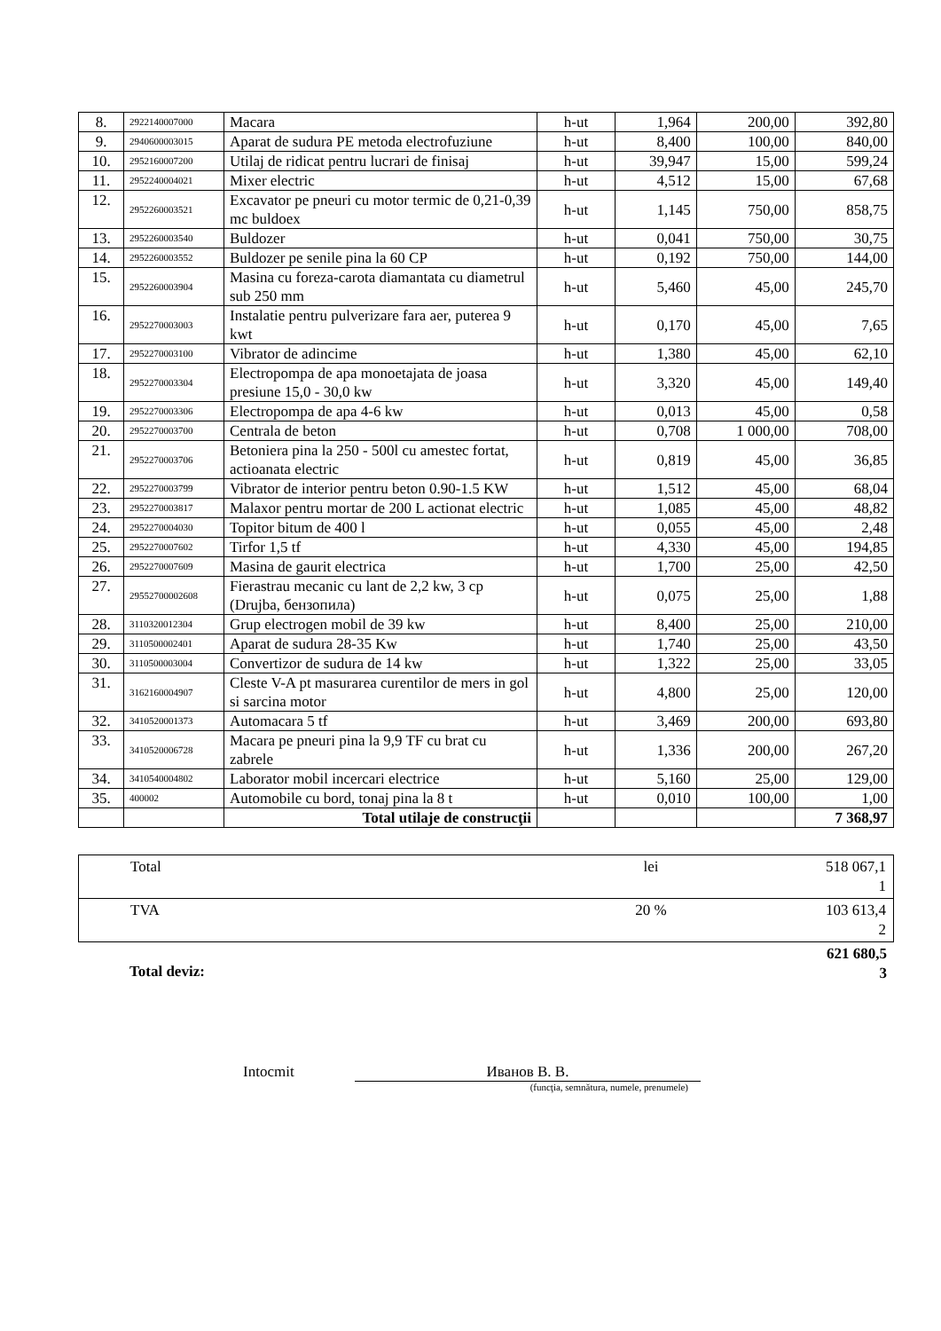| 8. | 2922140007000 | Macara | h-ut | 1,964 | 200,00 | 392,80 |
| 9. | 2940600003015 | Aparat de sudura PE metoda electrofuziune | h-ut | 8,400 | 100,00 | 840,00 |
| 10. | 2952160007200 | Utilaj de ridicat pentru lucrari de finisaj | h-ut | 39,947 | 15,00 | 599,24 |
| 11. | 2952240004021 | Mixer electric | h-ut | 4,512 | 15,00 | 67,68 |
| 12. | 2952260003521 | Excavator pe pneuri cu motor termic de 0,21-0,39 mc buldoex | h-ut | 1,145 | 750,00 | 858,75 |
| 13. | 2952260003540 | Buldozer | h-ut | 0,041 | 750,00 | 30,75 |
| 14. | 2952260003552 | Buldozer pe senile pina la 60 CP | h-ut | 0,192 | 750,00 | 144,00 |
| 15. | 2952260003904 | Masina cu foreza-carota diamantata cu diametrul sub 250 mm | h-ut | 5,460 | 45,00 | 245,70 |
| 16. | 2952270003003 | Instalatie pentru pulverizare fara aer, puterea 9 kwt | h-ut | 0,170 | 45,00 | 7,65 |
| 17. | 2952270003100 | Vibrator de adincime | h-ut | 1,380 | 45,00 | 62,10 |
| 18. | 2952270003304 | Electropompa de apa monoetajata de joasa presiune 15,0 - 30,0 kw | h-ut | 3,320 | 45,00 | 149,40 |
| 19. | 2952270003306 | Electropompa de apa 4-6 kw | h-ut | 0,013 | 45,00 | 0,58 |
| 20. | 2952270003700 | Centrala de beton | h-ut | 0,708 | 1 000,00 | 708,00 |
| 21. | 2952270003706 | Betoniera pina la 250 - 500l cu amestec fortat, actioanata electric | h-ut | 0,819 | 45,00 | 36,85 |
| 22. | 2952270003799 | Vibrator de interior pentru beton 0.90-1.5 KW | h-ut | 1,512 | 45,00 | 68,04 |
| 23. | 2952270003817 | Malaxor pentru mortar de 200 L actionat electric | h-ut | 1,085 | 45,00 | 48,82 |
| 24. | 2952270004030 | Topitor bitum de 400 l | h-ut | 0,055 | 45,00 | 2,48 |
| 25. | 2952270007602 | Tirfor 1,5 tf | h-ut | 4,330 | 45,00 | 194,85 |
| 26. | 2952270007609 | Masina de gaurit electrica | h-ut | 1,700 | 25,00 | 42,50 |
| 27. | 29552700002608 | Fierastrau mecanic cu lant de 2,2 kw, 3 cp (Drujba, бензопила) | h-ut | 0,075 | 25,00 | 1,88 |
| 28. | 3110320012304 | Grup electrogen mobil de 39 kw | h-ut | 8,400 | 25,00 | 210,00 |
| 29. | 3110500002401 | Aparat de sudura 28-35 Kw | h-ut | 1,740 | 25,00 | 43,50 |
| 30. | 3110500003004 | Convertizor de sudura de 14 kw | h-ut | 1,322 | 25,00 | 33,05 |
| 31. | 3162160004907 | Cleste V-A pt masurarea curentilor de mers in gol si sarcina motor | h-ut | 4,800 | 25,00 | 120,00 |
| 32. | 3410520001373 | Automacara 5 tf | h-ut | 3,469 | 200,00 | 693,80 |
| 33. | 3410520006728 | Macara pe pneuri pina la 9,9 TF cu brat cu zabrele | h-ut | 1,336 | 200,00 | 267,20 |
| 34. | 3410540004802 | Laborator mobil incercari electrice | h-ut | 5,160 | 25,00 | 129,00 |
| 35. | 400002 | Automobile cu bord, tonaj pina la 8 t | h-ut | 0,010 | 100,00 | 1,00 |
| | | Total utilaje de construcţii | | | | 7 368,97 |
| Total | lei | 518 067,1 1 |
| TVA | 20 % | 103 613,4 2 |
| Total deviz: | 621 680,5 3 |
Intocmit Иванов В. В.
(funcţia, semnătura, numele, prenumele)